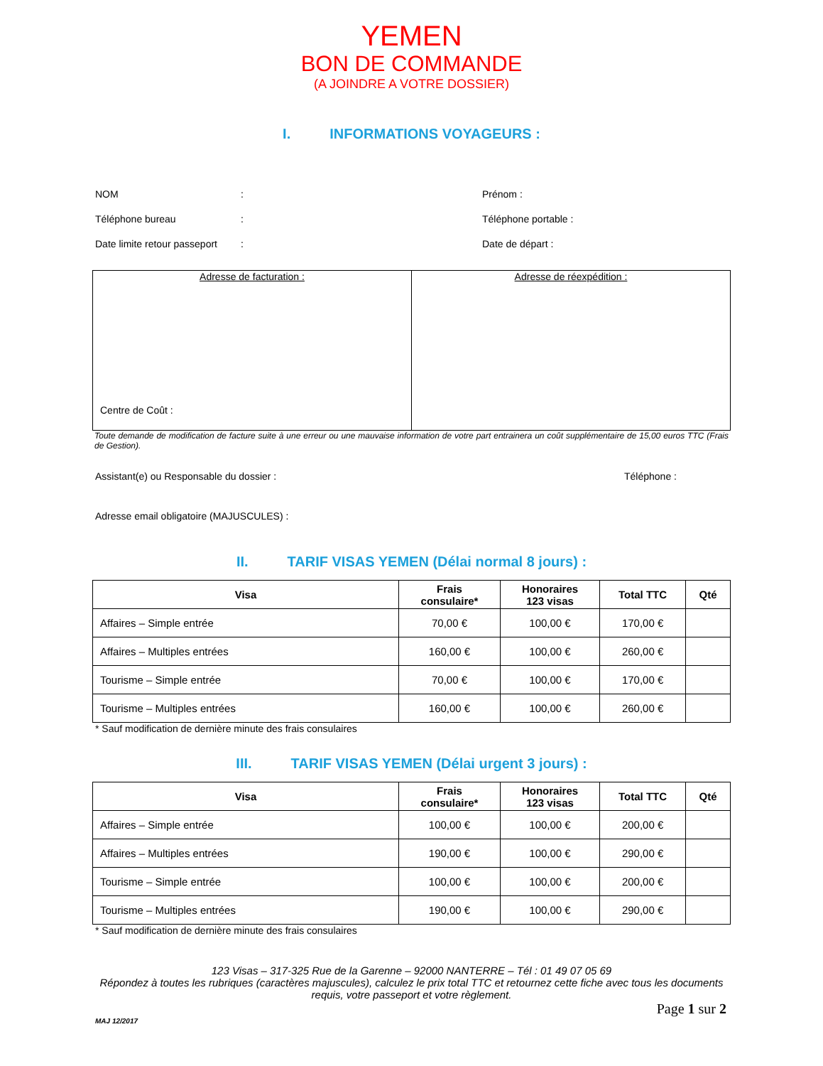YEMEN
BON DE COMMANDE
(A JOINDRE A VOTRE DOSSIER)
I. INFORMATIONS VOYAGEURS :
NOM : Prénom :
Téléphone bureau : Téléphone portable :
Date limite retour passeport
: Date de départ :
| Adresse de facturation : Centre de Coût : | Adresse de réexpédition : |
Toute demande de modification de facture suite à une erreur ou une mauvaise information de votre part entrainera un coût supplémentaire de 15,00 euros TTC (Frais de Gestion).
Assistant(e) ou Responsable du dossier : Téléphone :
Adresse email obligatoire (MAJUSCULES) :
II. TARIF VISAS YEMEN (Délai normal 8 jours) :
| Visa | Frais consulaire* | Honoraires 123 visas | Total TTC | Qté |
| --- | --- | --- | --- | --- |
| Affaires – Simple entrée | 70,00 € | 100,00 € | 170,00 € | |
| Affaires – Multiples entrées | 160,00 € | 100,00 € | 260,00 € | |
| Tourisme – Simple entrée | 70,00 € | 100,00 € | 170,00 € | |
| Tourisme – Multiples entrées | 160,00 € | 100,00 € | 260,00 € | |
* Sauf modification de dernière minute des frais consulaires
III. TARIF VISAS YEMEN (Délai urgent 3 jours) :
| Visa | Frais consulaire* | Honoraires 123 visas | Total TTC | Qté |
| --- | --- | --- | --- | --- |
| Affaires – Simple entrée | 100,00 € | 100,00 € | 200,00 € | |
| Affaires – Multiples entrées | 190,00 € | 100,00 € | 290,00 € | |
| Tourisme – Simple entrée | 100,00 € | 100,00 € | 200,00 € | |
| Tourisme – Multiples entrées | 190,00 € | 100,00 € | 290,00 € | |
* Sauf modification de dernière minute des frais consulaires
123 Visas – 317-325 Rue de la Garenne – 92000 NANTERRE – Tél : 01 49 07 05 69
Répondez à toutes les rubriques (caractères majuscules), calculez le prix total TTC et retournez cette fiche avec tous les documents requis, votre passeport et votre règlement.
Page 1 sur 2
MAJ 12/2017